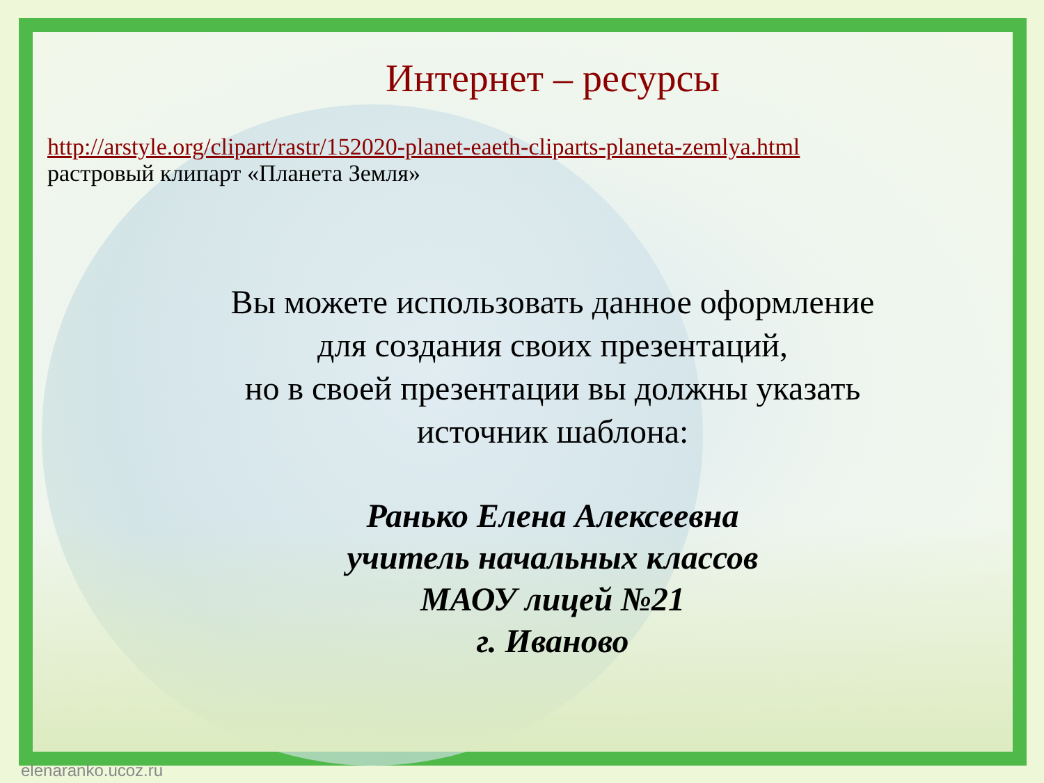Интернет – ресурсы
http://arstyle.org/clipart/rastr/152020-planet-eaeth-cliparts-planeta-zemlya.html
растровый клипарт «Планета Земля»
Вы можете использовать данное оформление
для создания своих презентаций,
но в своей презентации вы должны указать
источник шаблона:
Ранько Елена Алексеевна
учитель начальных классов
МАОУ лицей №21
г. Иваново
elenaranko.ucoz.ru